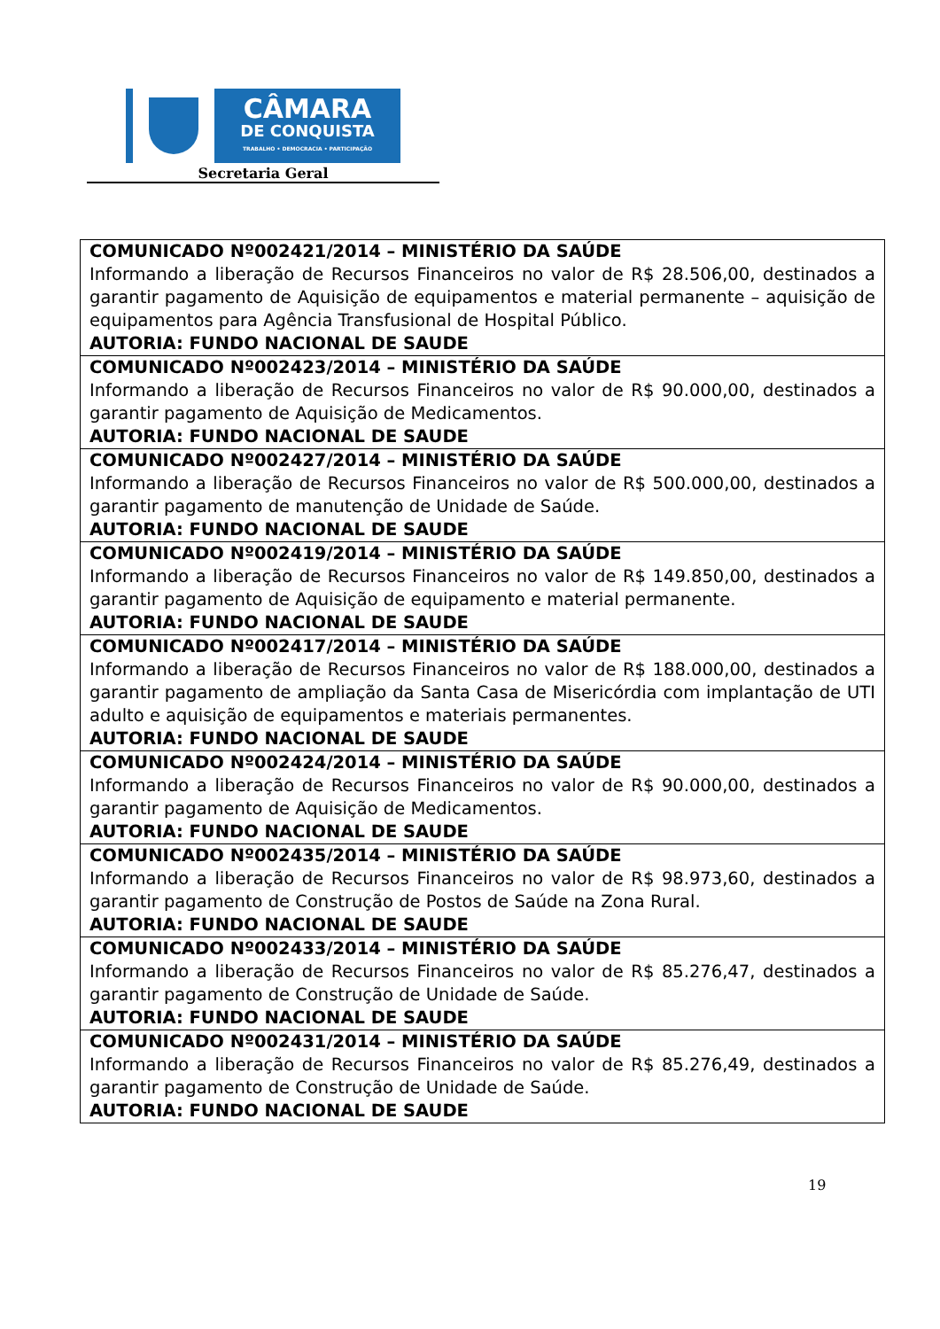CÂMARA
DE CONQUISTA
TRABALHO • DEMOCRACIA • PARTICIPAÇÃO
Secretaria Geral
| COMUNICADO Nº002421/2014 – MINISTÉRIO DA SAÚDE Informando a liberação de Recursos Financeiros no valor de R$ 28.506,00, destinados a garantir pagamento de Aquisição de equipamentos e material permanente – aquisição de equipamentos para Agência Transfusional de Hospital Público. AUTORIA: FUNDO NACIONAL DE SAUDE |
| COMUNICADO Nº002423/2014 – MINISTÉRIO DA SAÚDE Informando a liberação de Recursos Financeiros no valor de R$ 90.000,00, destinados a garantir pagamento de Aquisição de Medicamentos. AUTORIA: FUNDO NACIONAL DE SAUDE |
| COMUNICADO Nº002427/2014 – MINISTÉRIO DA SAÚDE Informando a liberação de Recursos Financeiros no valor de R$ 500.000,00, destinados a garantir pagamento de manutenção de Unidade de Saúde. AUTORIA: FUNDO NACIONAL DE SAUDE |
| COMUNICADO Nº002419/2014 – MINISTÉRIO DA SAÚDE Informando a liberação de Recursos Financeiros no valor de R$ 149.850,00, destinados a garantir pagamento de Aquisição de equipamento e material permanente. AUTORIA: FUNDO NACIONAL DE SAUDE |
| COMUNICADO Nº002417/2014 – MINISTÉRIO DA SAÚDE Informando a liberação de Recursos Financeiros no valor de R$ 188.000,00, destinados a garantir pagamento de ampliação da Santa Casa de Misericórdia com implantação de UTI adulto e aquisição de equipamentos e materiais permanentes. AUTORIA: FUNDO NACIONAL DE SAUDE |
| COMUNICADO Nº002424/2014 – MINISTÉRIO DA SAÚDE Informando a liberação de Recursos Financeiros no valor de R$ 90.000,00, destinados a garantir pagamento de Aquisição de Medicamentos. AUTORIA: FUNDO NACIONAL DE SAUDE |
| COMUNICADO Nº002435/2014 – MINISTÉRIO DA SAÚDE Informando a liberação de Recursos Financeiros no valor de R$ 98.973,60, destinados a garantir pagamento de Construção de Postos de Saúde na Zona Rural. AUTORIA: FUNDO NACIONAL DE SAUDE |
| COMUNICADO Nº002433/2014 – MINISTÉRIO DA SAÚDE Informando a liberação de Recursos Financeiros no valor de R$ 85.276,47, destinados a garantir pagamento de Construção de Unidade de Saúde. AUTORIA: FUNDO NACIONAL DE SAUDE |
| COMUNICADO Nº002431/2014 – MINISTÉRIO DA SAÚDE Informando a liberação de Recursos Financeiros no valor de R$ 85.276,49, destinados a garantir pagamento de Construção de Unidade de Saúde. AUTORIA: FUNDO NACIONAL DE SAUDE |
19